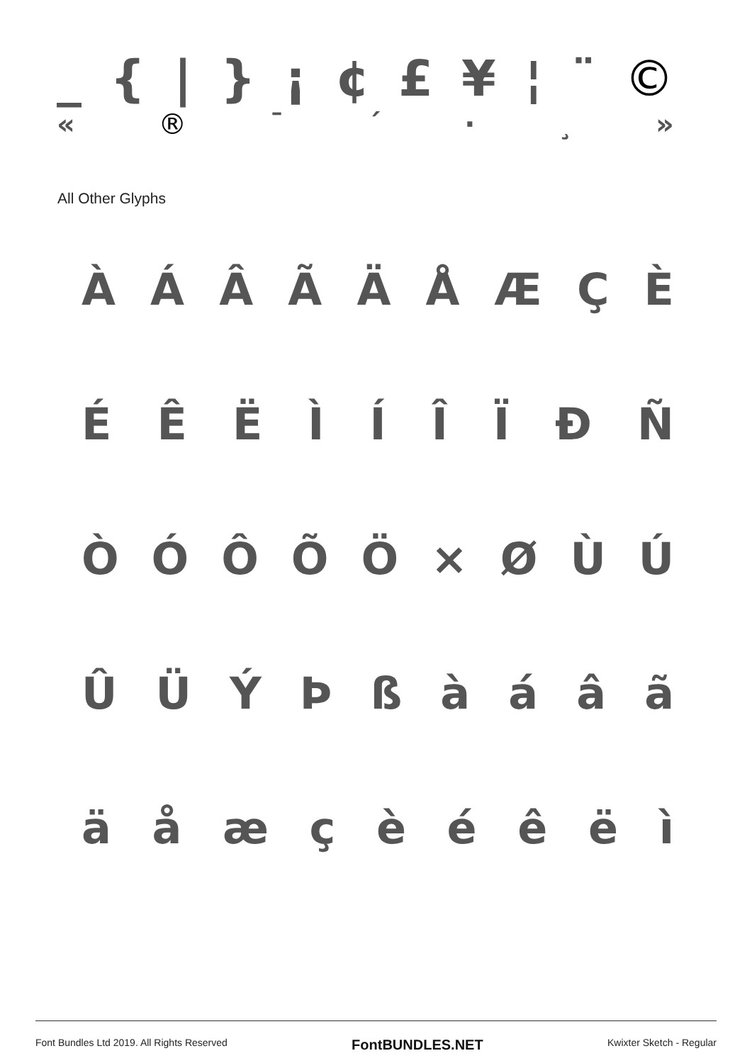_ { | } ¡ ¢ £ ¥ ¦ ¨ ©
« ® ¯ ´ · ¸ »
All Other Glyphs
ÀÁÂÃÄÅÆÇÈ
ÉÊËÌÍÎÏÐÑ
ÒÓÔÕÖ × ØÙÚ
ÛÜÝÞßàáâã
äåæçèéêëì
Font Bundles Ltd 2019. All Rights Reserved FontBUNDLES.NET Kwixter Sketch - Regular